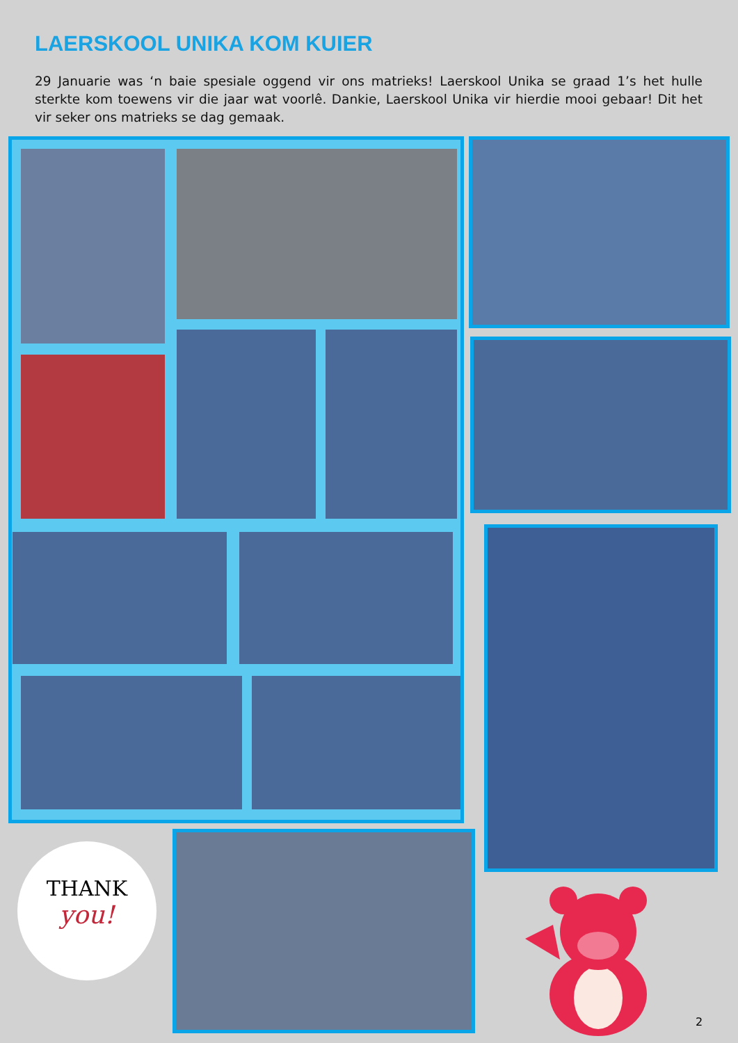LAERSKOOL UNIKA KOM KUIER
29 Januarie was ‘n baie spesiale oggend vir ons matrieks! Laerskool Unika se graad 1’s het hulle sterkte kom toewens vir die jaar wat voorlê. Dankie, Laerskool Unika vir hierdie mooi gebaar! Dit het vir seker ons matrieks se dag gemaak.
THANK
you!
2